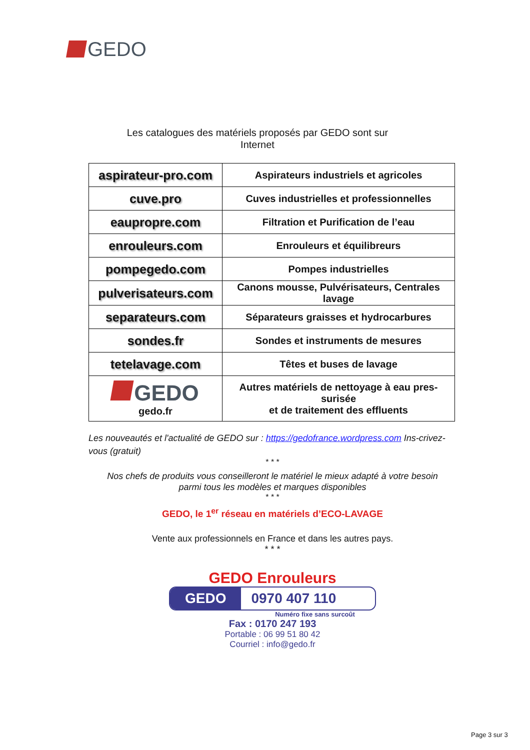GEDO
Les catalogues des matériels proposés par GEDO sont sur
Internet
| aspirateur-pro.com | Aspirateurs industriels et agricoles |
| cuve.pro | Cuves industrielles et professionnelles |
| eaupropre.com | Filtration et Purification de l’eau |
| enrouleurs.com | Enrouleurs et équilibreurs |
| pompegedo.com | Pompes industrielles |
| pulverisateurs.com | Canons mousse, Pulvérisateurs, Centrales lavage |
| separateurs.com | Séparateurs graisses et hydrocarbures |
| sondes.fr | Sondes et instruments de mesures |
| tetelavage.com | Têtes et buses de lavage |
| GEDO gedo.fr | Autres matériels de nettoyage à eau pres-surisée et de traitement des effluents |
Les nouveautés et l'actualité de GEDO sur : https://gedofrance.wordpress.com Ins-crivez-vous (gratuit)
* * *
Nos chefs de produits vous conseilleront le matériel le mieux adapté à votre besoin
parmi tous les modèles et marques disponibles
* * *
GEDO, le 1<sup>er</sup> réseau en matériels d’ECO-LAVAGE
Vente aux professionnels en France et dans les autres pays.
* * *
GEDO Enrouleurs
GEDO 0970 407 110
Numéro fixe sans surcoût
Fax : 0170 247 193
Portable : 06 99 51 80 42
Courriel : info@gedo.fr
Page 3 sur 3